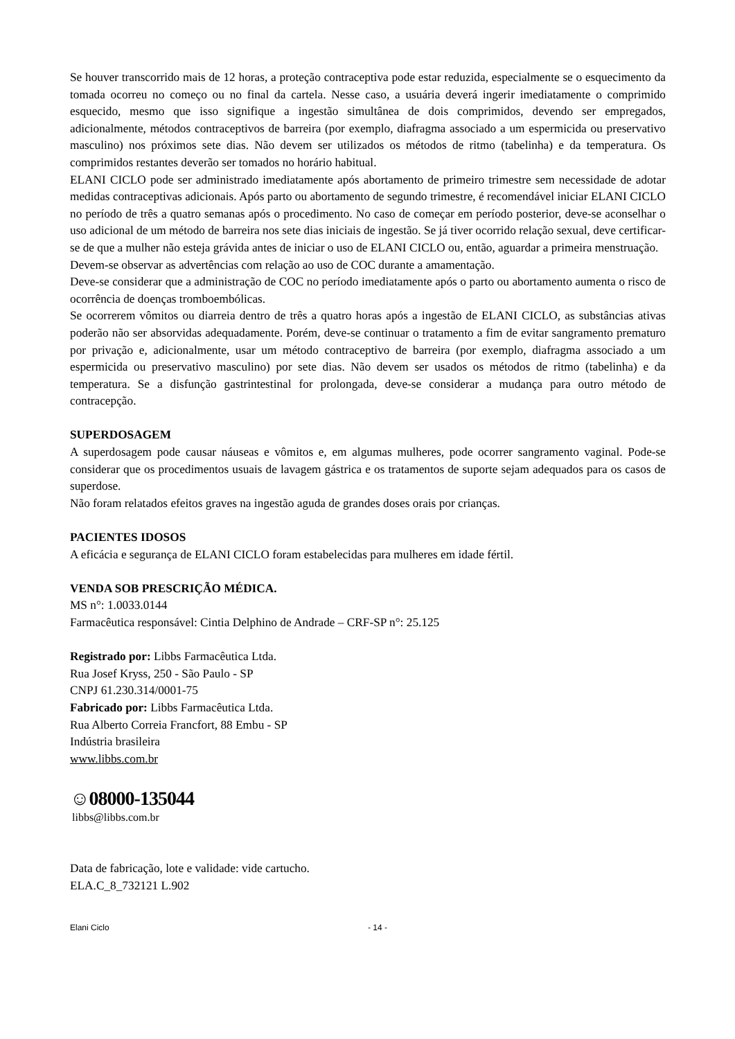Se houver transcorrido mais de 12 horas, a proteção contraceptiva pode estar reduzida, especialmente se o esquecimento da tomada ocorreu no começo ou no final da cartela. Nesse caso, a usuária deverá ingerir imediatamente o comprimido esquecido, mesmo que isso signifique a ingestão simultânea de dois comprimidos, devendo ser empregados, adicionalmente, métodos contraceptivos de barreira (por exemplo, diafragma associado a um espermicida ou preservativo masculino) nos próximos sete dias. Não devem ser utilizados os métodos de ritmo (tabelinha) e da temperatura. Os comprimidos restantes deverão ser tomados no horário habitual.
ELANI CICLO pode ser administrado imediatamente após abortamento de primeiro trimestre sem necessidade de adotar medidas contraceptivas adicionais. Após parto ou abortamento de segundo trimestre, é recomendável iniciar ELANI CICLO no período de três a quatro semanas após o procedimento. No caso de começar em período posterior, deve-se aconselhar o uso adicional de um método de barreira nos sete dias iniciais de ingestão. Se já tiver ocorrido relação sexual, deve certificar-se de que a mulher não esteja grávida antes de iniciar o uso de ELANI CICLO ou, então, aguardar a primeira menstruação.
Devem-se observar as advertências com relação ao uso de COC durante a amamentação.
Deve-se considerar que a administração de COC no período imediatamente após o parto ou abortamento aumenta o risco de ocorrência de doenças tromboembólicas.
Se ocorrerem vômitos ou diarreia dentro de três a quatro horas após a ingestão de ELANI CICLO, as substâncias ativas poderão não ser absorvidas adequadamente. Porém, deve-se continuar o tratamento a fim de evitar sangramento prematuro por privação e, adicionalmente, usar um método contraceptivo de barreira (por exemplo, diafragma associado a um espermicida ou preservativo masculino) por sete dias. Não devem ser usados os métodos de ritmo (tabelinha) e da temperatura. Se a disfunção gastrintestinal for prolongada, deve-se considerar a mudança para outro método de contracepção.
SUPERDOSAGEM
A superdosagem pode causar náuseas e vômitos e, em algumas mulheres, pode ocorrer sangramento vaginal. Pode-se considerar que os procedimentos usuais de lavagem gástrica e os tratamentos de suporte sejam adequados para os casos de superdose.
Não foram relatados efeitos graves na ingestão aguda de grandes doses orais por crianças.
PACIENTES IDOSOS
A eficácia e segurança de ELANI CICLO foram estabelecidas para mulheres em idade fértil.
VENDA SOB PRESCRIÇÃO MÉDICA.
MS n°: 1.0033.0144
Farmacêutica responsável: Cintia Delphino de Andrade – CRF-SP n°: 25.125
Registrado por: Libbs Farmacêutica Ltda.
Rua Josef Kryss, 250 - São Paulo - SP
CNPJ 61.230.314/0001-75
Fabricado por: Libbs Farmacêutica Ltda.
Rua Alberto Correia Francfort, 88 Embu - SP
Indústria brasileira
www.libbs.com.br
☺08000-135044
libbs@libbs.com.br
Data de fabricação, lote e validade: vide cartucho.
ELA.C_8_732121 L.902
Elani Ciclo - 14 -